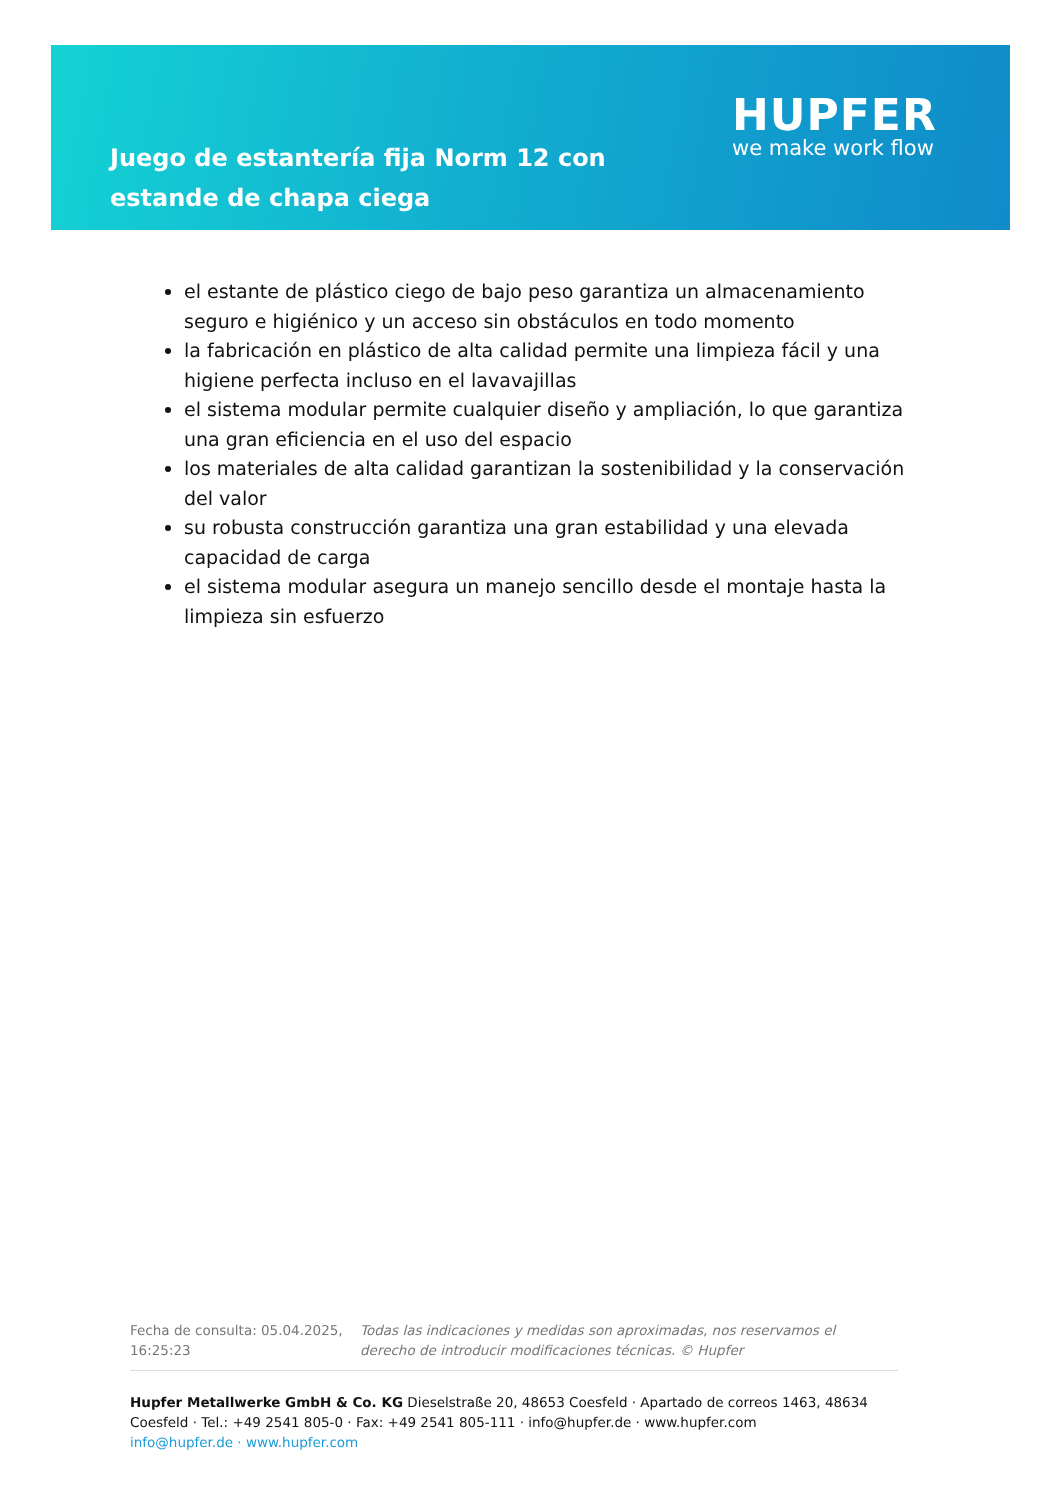Juego de estantería fija Norm 12 con estande de chapa ciega
HUPFER
we make work flow
el estante de plástico ciego de bajo peso garantiza un almacenamiento seguro e higiénico y un acceso sin obstáculos en todo momento
la fabricación en plástico de alta calidad permite una limpieza fácil y una higiene perfecta incluso en el lavavajillas
el sistema modular permite cualquier diseño y ampliación, lo que garantiza una gran eficiencia en el uso del espacio
los materiales de alta calidad garantizan la sostenibilidad y la conservación del valor
su robusta construcción garantiza una gran estabilidad y una elevada capacidad de carga
el sistema modular asegura un manejo sencillo desde el montaje hasta la limpieza sin esfuerzo
Fecha de consulta: 05.04.2025, 16:25:23
Todas las indicaciones y medidas son aproximadas, nos reservamos el derecho de introducir modificaciones técnicas. © Hupfer
Hupfer Metallwerke GmbH & Co. KG Dieselstraße 20, 48653 Coesfeld · Apartado de correos 1463, 48634 Coesfeld · Tel.: +49 2541 805-0 · Fax: +49 2541 805-111 · info@hupfer.de · www.hupfer.com
info@hupfer.de · www.hupfer.com